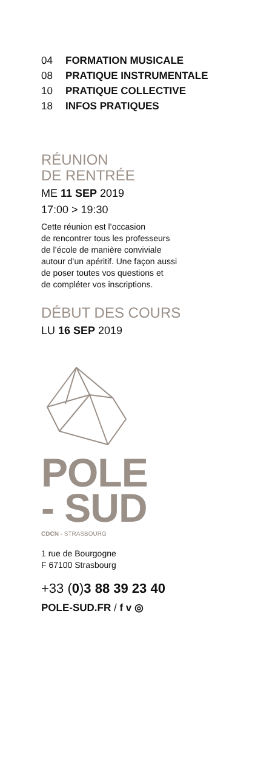04 FORMATION MUSICALE
08 PRATIQUE INSTRUMENTALE
10 PRATIQUE COLLECTIVE
18 INFOS PRATIQUES
RÉUNION
DE RENTRÉE
ME 11 SEP 2019
17:00 > 19:30
Cette réunion est l’occasion
de rencontrer tous les professeurs
de l’école de manière conviviale
autour d’un apéritif. Une façon aussi
de poser toutes vos questions et
de compléter vos inscriptions.
DÉBUT DES COURS
LU 16 SEP 2019
POLE
- SUD
CDCN - STRASBOURG
1 rue de Bourgogne
F 67100 Strasbourg
+33 (0)3 88 39 23 40
POLE-SUD.FR / f v ◎